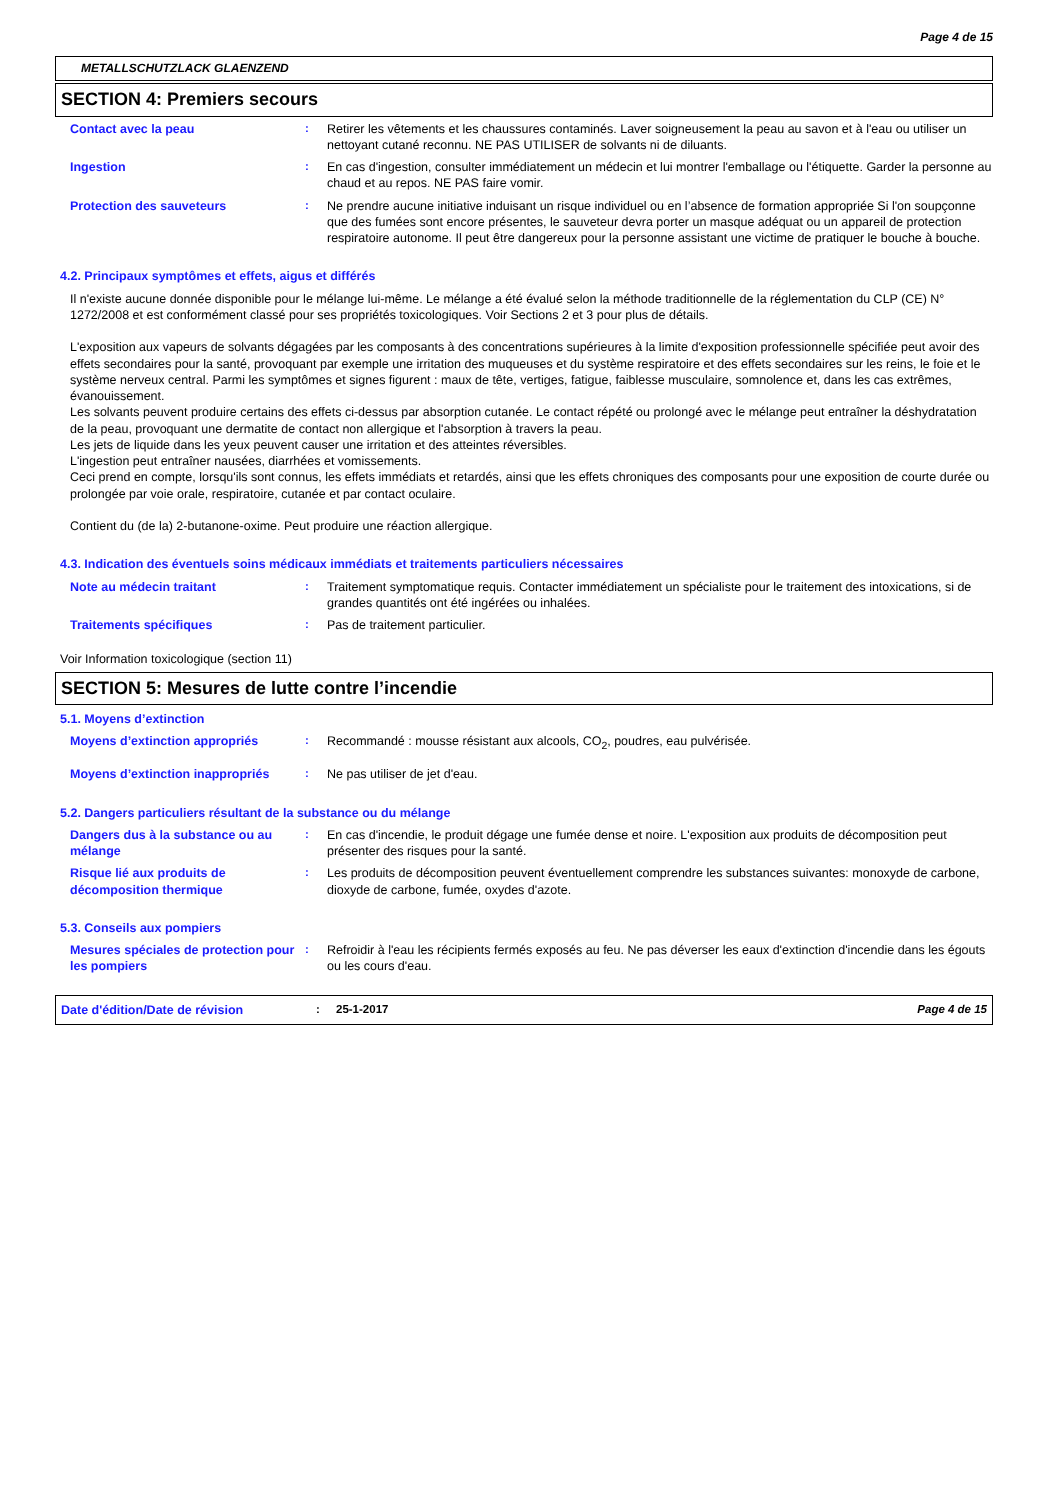Page 4 de 15
METALLSCHUTZLACK GLAENZEND
SECTION 4: Premiers secours
Contact avec la peau : Retirer les vêtements et les chaussures contaminés. Laver soigneusement la peau au savon et à l'eau ou utiliser un nettoyant cutané reconnu. NE PAS UTILISER de solvants ni de diluants.
Ingestion : En cas d'ingestion, consulter immédiatement un médecin et lui montrer l'emballage ou l'étiquette. Garder la personne au chaud et au repos. NE PAS faire vomir.
Protection des sauveteurs : Ne prendre aucune initiative induisant un risque individuel ou en l’absence de formation appropriée Si l'on soupçonne que des fumées sont encore présentes, le sauveteur devra porter un masque adéquat ou un appareil de protection respiratoire autonome. Il peut être dangereux pour la personne assistant une victime de pratiquer le bouche à bouche.
4.2. Principaux symptômes et effets, aigus et différés
Il n'existe aucune donnée disponible pour le mélange lui-même. Le mélange a été évalué selon la méthode traditionnelle de la réglementation du CLP (CE) N° 1272/2008 et est conformément classé pour ses propriétés toxicologiques. Voir Sections 2 et 3 pour plus de détails.
L'exposition aux vapeurs de solvants dégagées par les composants à des concentrations supérieures à la limite d'exposition professionnelle spécifiée peut avoir des effets secondaires pour la santé, provoquant par exemple une irritation des muqueuses et du système respiratoire et des effets secondaires sur les reins, le foie et le système nerveux central. Parmi les symptômes et signes figurent : maux de tête, vertiges, fatigue, faiblesse musculaire, somnolence et, dans les cas extrêmes, évanouissement.
Les solvants peuvent produire certains des effets ci-dessus par absorption cutanée. Le contact répété ou prolongé avec le mélange peut entraîner la déshydratation de la peau, provoquant une dermatite de contact non allergique et l'absorption à travers la peau.
Les jets de liquide dans les yeux peuvent causer une irritation et des atteintes réversibles.
L'ingestion peut entraîner nausées, diarrhées et vomissements.
Ceci prend en compte, lorsqu'ils sont connus, les effets immédiats et retardés, ainsi que les effets chroniques des composants pour une exposition de courte durée ou prolongée par voie orale, respiratoire, cutanée et par contact oculaire.
Contient du (de la) 2-butanone-oxime. Peut produire une réaction allergique.
4.3. Indication des éventuels soins médicaux immédiats et traitements particuliers nécessaires
Note au médecin traitant : Traitement symptomatique requis. Contacter immédiatement un spécialiste pour le traitement des intoxications, si de grandes quantités ont été ingérées ou inhalées.
Traitements spécifiques : Pas de traitement particulier.
Voir Information toxicologique (section 11)
SECTION 5: Mesures de lutte contre l’incendie
5.1. Moyens d’extinction
Moyens d’extinction appropriés : Recommandé : mousse résistant aux alcools, CO<sub>2</sub>, poudres, eau pulvérisée.
Moyens d’extinction inappropriés
: Ne pas utiliser de jet d'eau.
5.2. Dangers particuliers résultant de la substance ou du mélange
Dangers dus à la substance ou au mélange
: En cas d'incendie, le produit dégage une fumée dense et noire. L'exposition aux produits de décomposition peut présenter des risques pour la santé.
Risque lié aux produits de décomposition thermique
: Les produits de décomposition peuvent éventuellement comprendre les substances suivantes: monoxyde de carbone, dioxyde de carbone, fumée, oxydes d'azote.
5.3. Conseils aux pompiers
Mesures spéciales de protection pour les pompiers
: Refroidir à l'eau les récipients fermés exposés au feu. Ne pas déverser les eaux d'extinction d'incendie dans les égouts ou les cours d'eau.
Date d'édition/Date de révision : 25-1-2017 Page 4 de 15